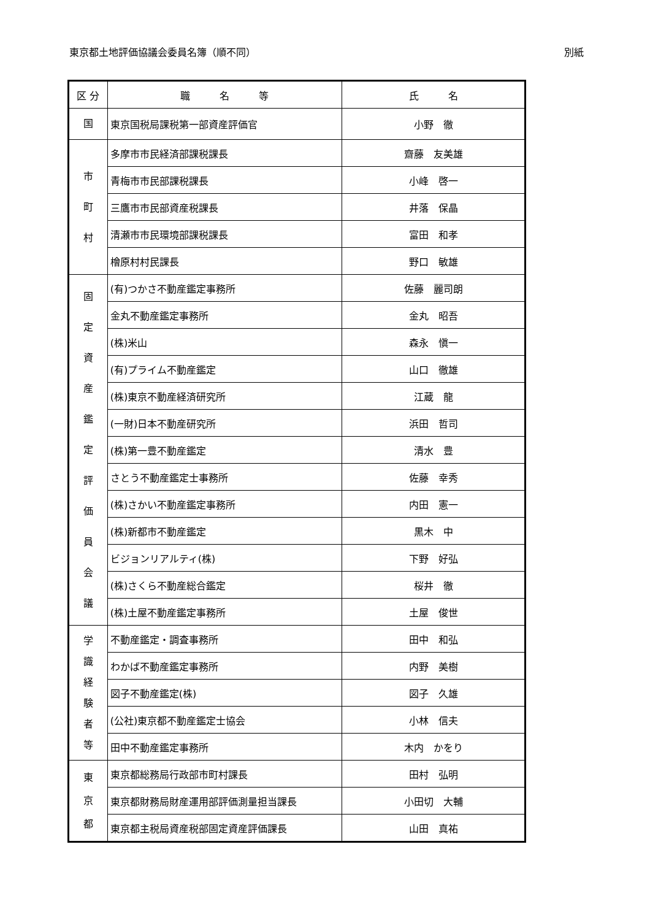東京都土地評価協議会委員名簿（順不同） 別紙
| 区 分 | 職 名 等 | 氏 名 |
| --- | --- | --- |
| 国 | 東京国税局課税第一部資産評価官 | 小野 徹 |
| 市 町 村 | 多摩市市民経済部課税課長 | 齋藤 友美雄 |
| | 青梅市市民部課税課長 | 小峰 啓一 |
| | 三鷹市市民部資産税課長 | 井落 保晶 |
| | 清瀬市市民環境部課税課長 | 富田 和孝 |
| | 檜原村村民課長 | 野口 敏雄 |
| 固 定 資 産 鑑 定 評 価 員 会 議 | (有)つかさ不動産鑑定事務所 | 佐藤 麗司朗 |
| | 金丸不動産鑑定事務所 | 金丸 昭吾 |
| | (株)米山 | 森永 愼一 |
| | (有)プライム不動産鑑定 | 山口 徹雄 |
| | (株)東京不動産経済研究所 | 江蔵 龍 |
| | (一財)日本不動産研究所 | 浜田 哲司 |
| | (株)第一豊不動産鑑定 | 清水 豊 |
| | さとう不動産鑑定士事務所 | 佐藤 幸秀 |
| | (株)さかい不動産鑑定事務所 | 内田 憲一 |
| | (株)新都市不動産鑑定 | 黒木 中 |
| | ビジョンリアルティ(株) | 下野 好弘 |
| | (株)さくら不動産総合鑑定 | 桜井 徹 |
| | (株)土屋不動産鑑定事務所 | 土屋 俊世 |
| 学 識 経 験 者 等 | 不動産鑑定・調査事務所 | 田中 和弘 |
| | わかば不動産鑑定事務所 | 内野 美樹 |
| | 図子不動産鑑定(株) | 図子 久雄 |
| | (公社)東京都不動産鑑定士協会 | 小林 信夫 |
| | 田中不動産鑑定事務所 | 木内 かをり |
| 東 京 都 | 東京都総務局行政部市町村課長 | 田村 弘明 |
| | 東京都財務局財産運用部評価測量担当課長 | 小田切 大輔 |
| | 東京都主税局資産税部固定資産評価課長 | 山田 真祐 |